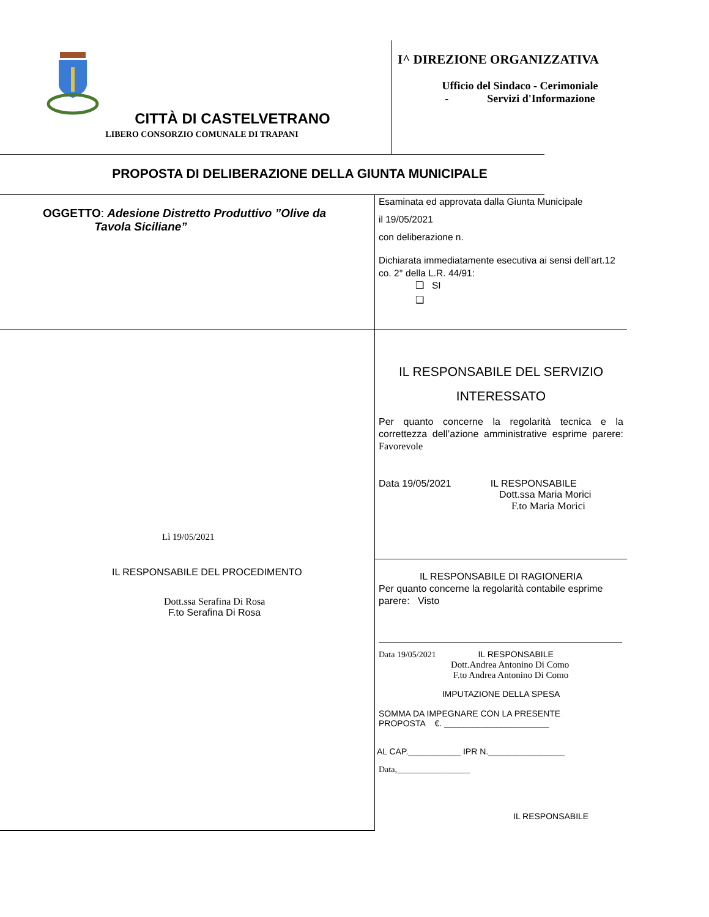CITTÀ DI CASTELVETRANO
LIBERO CONSORZIO COMUNALE DI TRAPANI
I^ DIREZIONE ORGANIZZATIVA
Ufficio del Sindaco - Cerimoniale
- Servizi d'Informazione
PROPOSTA DI DELIBERAZIONE DELLA GIUNTA MUNICIPALE
OGGETTO: Adesione Distretto Produttivo ”Olive da
Tavola Siciliane”
Lì 19/05/2021
IL RESPONSABILE DEL PROCEDIMENTO
Dott.ssa Serafina Di Rosa
F.to Serafina Di Rosa
Esaminata ed approvata dalla Giunta Municipale
il 19/05/2021
con deliberazione n.
Dichiarata immediatamente esecutiva ai sensi dell’art.12 co. 2° della L.R. 44/91:
❑ SI
❑
IL RESPONSABILE DEL SERVIZIO
INTERESSATO
Per quanto concerne la regolarità tecnica e la correttezza dell’azione amministrative esprime parere: Favorevole
Data 19/05/2021 IL RESPONSABILE
Dott.ssa Maria Morici
F.to Maria Morici
IL RESPONSABILE DI RAGIONERIA
Per quanto concerne la regolarità contabile esprime parere: Visto
Data 19/05/2021 IL RESPONSABILE
Dott.Andrea Antonino Di Como
F.to Andrea Antonino Di Como
IMPUTAZIONE DELLA SPESA
SOMMA DA IMPEGNARE CON LA PRESENTE
PROPOSTA €. ______________________
AL CAP.___________ IPR N.________________
Data,_________________
IL RESPONSABILE